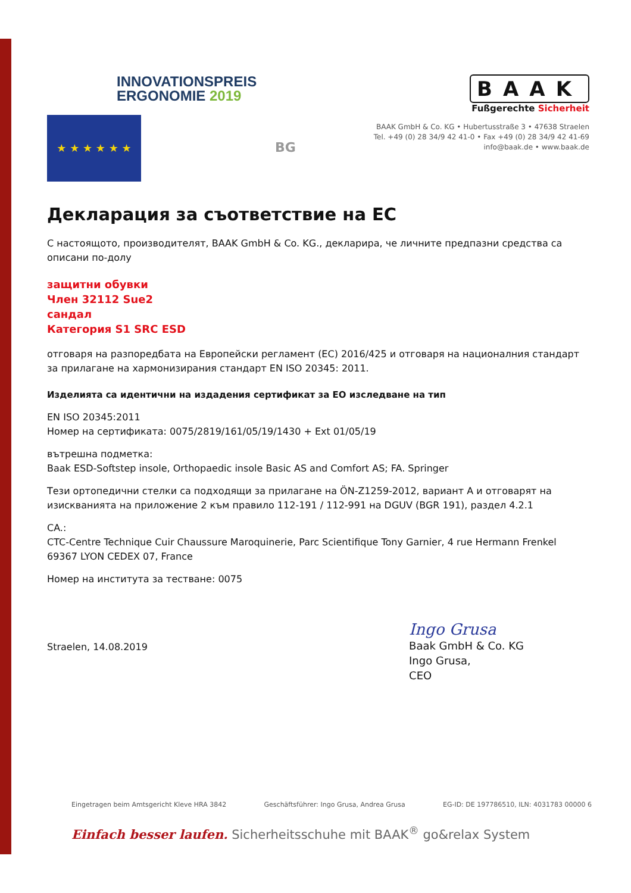INNOVATIONSPREIS
ERGONOMIE 2019
★ ★ ★ ★ ★ ★
BG
BAAK
Fußgerechte Sicherheit
BAAK GmbH & Co. KG • Hubertusstraße 3 • 47638 Straelen
Tel. +49 (0) 28 34/9 42 41-0 • Fax +49 (0) 28 34/9 42 41-69
info@baak.de • www.baak.de
Декларация за съответствие на ЕС
С настоящото, производителят, BAAK GmbH & Co. KG., декларира, че личните предпазни средства са описани по-долу
защитни обувки
Член 32112 Sue2
сандал
Категория S1 SRC ESD
отговаря на разпоредбата на Европейски регламент (ЕС) 2016/425 и отговаря на националния стандарт за прилагане на хармонизирания стандарт EN ISO 20345: 2011.
Изделията са идентични на издадения сертификат за ЕО изследване на тип
EN ISO 20345:2011
Номер на сертификата: 0075/2819/161/05/19/1430 + Ext 01/05/19
вътрешна подметка:
Baak ESD-Softstep insole, Orthopaedic insole Basic AS and Comfort AS; FA. Springer
Тези ортопедични стелки са подходящи за прилагане на ÖN-Z1259-2012, вариант A и отговарят на изискванията на приложение 2 към правило 112-191 / 112-991 на DGUV (BGR 191), раздел 4.2.1
CA.:
CTC-Centre Technique Cuir Chaussure Maroquinerie, Parc Scientifique Tony Garnier, 4 rue Hermann Frenkel 69367 LYON CEDEX 07, France
Номер на института за тестване: 0075
Straelen, 14.08.2019
Ingo Grusa
Baak GmbH & Co. KG
Ingo Grusa,
CEO
Eingetragen beim Amtsgericht Kleve HRA 3842 Geschäftsführer: Ingo Grusa, Andrea Grusa EG-ID: DE 197786510, ILN: 4031783 00000 6
Einfach besser laufen. Sicherheitsschuhe mit BAAK<sup>®</sup> go&relax System